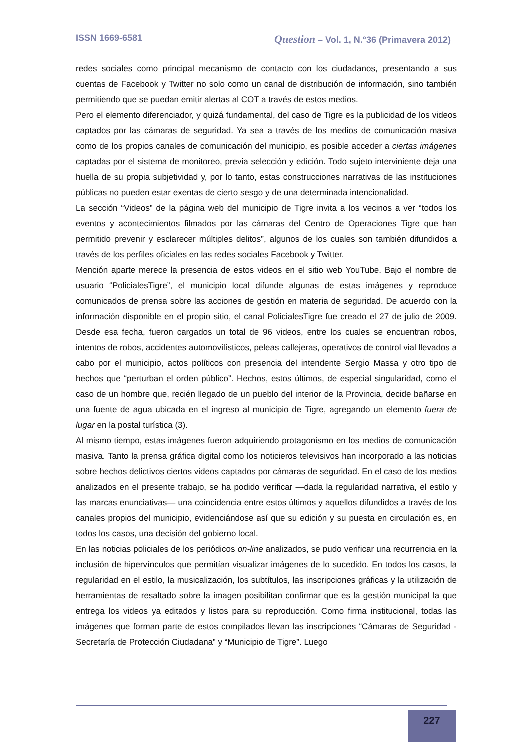ISSN 1669-6581 Question – Vol. 1, N.°36 (Primavera 2012)
redes sociales como principal mecanismo de contacto con los ciudadanos, presentando a sus cuentas de Facebook y Twitter no solo como un canal de distribución de información, sino también permitiendo que se puedan emitir alertas al COT a través de estos medios.
Pero el elemento diferenciador, y quizá fundamental, del caso de Tigre es la publicidad de los videos captados por las cámaras de seguridad. Ya sea a través de los medios de comunicación masiva como de los propios canales de comunicación del municipio, es posible acceder a ciertas imágenes captadas por el sistema de monitoreo, previa selección y edición. Todo sujeto interviniente deja una huella de su propia subjetividad y, por lo tanto, estas construcciones narrativas de las instituciones públicas no pueden estar exentas de cierto sesgo y de una determinada intencionalidad.
La sección “Videos” de la página web del municipio de Tigre invita a los vecinos a ver “todos los eventos y acontecimientos filmados por las cámaras del Centro de Operaciones Tigre que han permitido prevenir y esclarecer múltiples delitos”, algunos de los cuales son también difundidos a través de los perfiles oficiales en las redes sociales Facebook y Twitter.
Mención aparte merece la presencia de estos videos en el sitio web YouTube. Bajo el nombre de usuario “PolicialesTigre”, el municipio local difunde algunas de estas imágenes y reproduce comunicados de prensa sobre las acciones de gestión en materia de seguridad. De acuerdo con la información disponible en el propio sitio, el canal PolicialesTigre fue creado el 27 de julio de 2009. Desde esa fecha, fueron cargados un total de 96 videos, entre los cuales se encuentran robos, intentos de robos, accidentes automovilísticos, peleas callejeras, operativos de control vial llevados a cabo por el municipio, actos políticos con presencia del intendente Sergio Massa y otro tipo de hechos que “perturban el orden público”. Hechos, estos últimos, de especial singularidad, como el caso de un hombre que, recién llegado de un pueblo del interior de la Provincia, decide bañarse en una fuente de agua ubicada en el ingreso al municipio de Tigre, agregando un elemento fuera de lugar en la postal turística (3).
Al mismo tiempo, estas imágenes fueron adquiriendo protagonismo en los medios de comunicación masiva. Tanto la prensa gráfica digital como los noticieros televisivos han incorporado a las noticias sobre hechos delictivos ciertos videos captados por cámaras de seguridad. En el caso de los medios analizados en el presente trabajo, se ha podido verificar —dada la regularidad narrativa, el estilo y las marcas enunciativas— una coincidencia entre estos últimos y aquellos difundidos a través de los canales propios del municipio, evidenciándose así que su edición y su puesta en circulación es, en todos los casos, una decisión del gobierno local.
En las noticias policiales de los periódicos on-line analizados, se pudo verificar una recurrencia en la inclusión de hipervínculos que permitían visualizar imágenes de lo sucedido. En todos los casos, la regularidad en el estilo, la musicalización, los subtítulos, las inscripciones gráficas y la utilización de herramientas de resaltado sobre la imagen posibilitan confirmar que es la gestión municipal la que entrega los videos ya editados y listos para su reproducción. Como firma institucional, todas las imágenes que forman parte de estos compilados llevan las inscripciones “Cámaras de Seguridad - Secretaría de Protección Ciudadana” y “Municipio de Tigre”. Luego
227